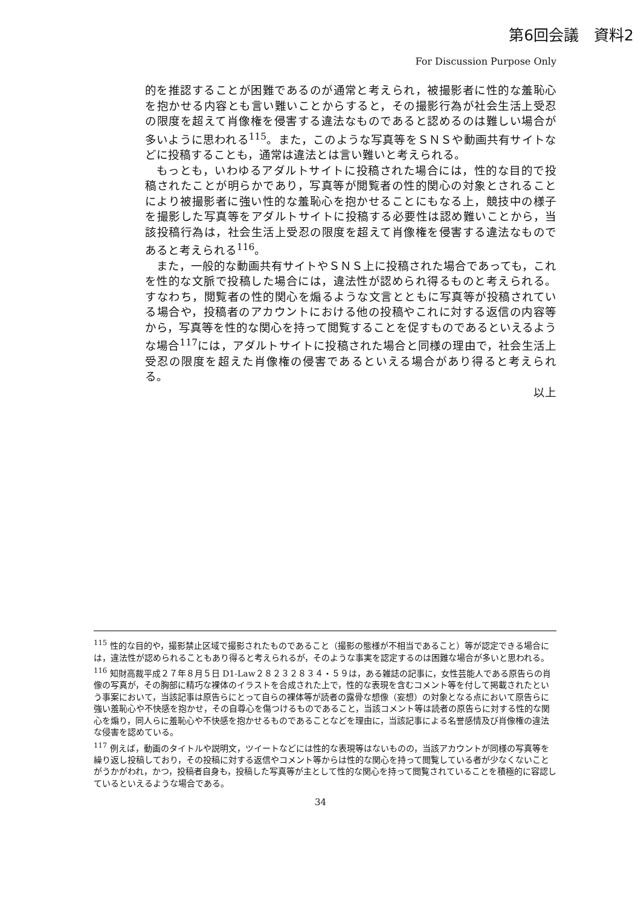第6回会議　資料2
For Discussion Purpose Only
的を推認することが困難であるのが通常と考えられ，被撮影者に性的な羞恥心を抱かせる内容とも言い難いことからすると，その撮影行為が社会生活上受忍の限度を超えて肖像権を侵害する違法なものであると認めるのは難しい場合が多いように思われる<sup>115</sup>。また，このような写真等をＳＮＳや動画共有サイトなどに投稿することも，通常は違法とは言い難いと考えられる。
もっとも，いわゆるアダルトサイトに投稿された場合には，性的な目的で投稿されたことが明らかであり，写真等が閲覧者の性的関心の対象とされることにより被撮影者に強い性的な羞恥心を抱かせることにもなる上，競技中の様子を撮影した写真等をアダルトサイトに投稿する必要性は認め難いことから，当該投稿行為は，社会生活上受忍の限度を超えて肖像権を侵害する違法なものであると考えられる<sup>116</sup>。
また，一般的な動画共有サイトやＳＮＳ上に投稿された場合であっても，これを性的な文脈で投稿した場合には，違法性が認められ得るものと考えられる。すなわち，閲覧者の性的関心を煽るような文言とともに写真等が投稿されている場合や，投稿者のアカウントにおける他の投稿やこれに対する返信の内容等から，写真等を性的な関心を持って閲覧することを促すものであるといえるような場合<sup>117</sup>には，アダルトサイトに投稿された場合と同様の理由で，社会生活上受忍の限度を超えた肖像権の侵害であるといえる場合があり得ると考えられる。
以上
<sup>115</sup> 性的な目的や，撮影禁止区域で撮影されたものであること（撮影の態様が不相当であること）等が認定できる場合には，違法性が認められることもあり得ると考えられるが，そのような事実を認定するのは困難な場合が多いと思われる。
<sup>116</sup> 知財高裁平成２７年８月５日 D1-Law２８２３２８３４・５９は，ある雑誌の記事に，女性芸能人である原告らの肖像の写真が，その胸部に精巧な裸体のイラストを合成された上で，性的な表現を含むコメント等を付して掲載されたという事案において，当該記事は原告らにとって自らの裸体等が読者の露骨な想像（妄想）の対象となる点において原告らに強い羞恥心や不快感を抱かせ，その自尊心を傷つけるものであること，当該コメント等は読者の原告らに対する性的な関心を煽り，同人らに羞恥心や不快感を抱かせるものであることなどを理由に，当該記事による名誉感情及び肖像権の違法な侵害を認めている。
<sup>117</sup> 例えば，動画のタイトルや説明文，ツイートなどには性的な表現等はないものの，当該アカウントが同様の写真等を繰り返し投稿しており，その投稿に対する返信やコメント等からは性的な関心を持って閲覧している者が少なくないことがうかがわれ，かつ，投稿者自身も，投稿した写真等が主として性的な関心を持って閲覧されていることを積極的に容認しているといえるような場合である。
34